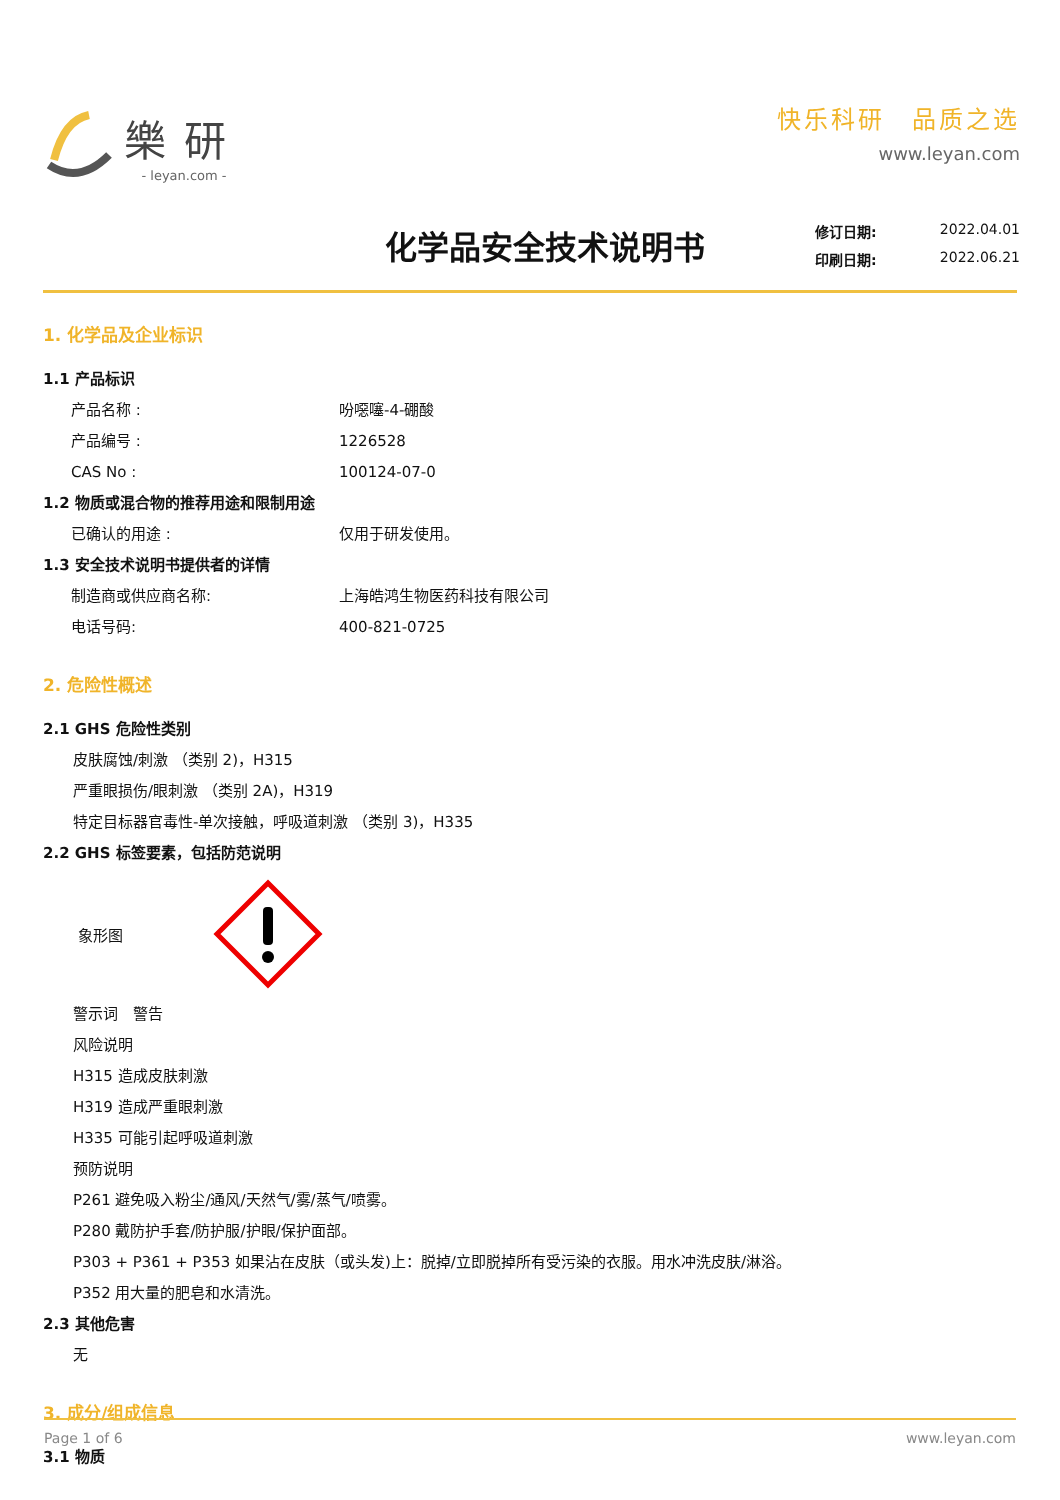樂研
- leyan.com -
快乐科研　品质之选
www.leyan.com
化学品安全技术说明书
修订日期: 2022.04.01
印刷日期: 2022.06.21
1. 化学品及企业标识
1.1 产品标识
产品名称 : 吩噁噻-4-硼酸
产品编号 : 1226528
CAS No : 100124-07-0
1.2 物质或混合物的推荐用途和限制用途
已确认的用途 : 仅用于研发使用。
1.3 安全技术说明书提供者的详情
制造商或供应商名称: 上海皓鸿生物医药科技有限公司
电话号码: 400-821-0725
2. 危险性概述
2.1 GHS 危险性类别
皮肤腐蚀/刺激 （类别 2)，H315
严重眼损伤/眼刺激 （类别 2A)，H319
特定目标器官毒性-单次接触，呼吸道刺激 （类别 3)，H335
2.2 GHS 标签要素，包括防范说明
象形图
警示词　警告
风险说明
H315 造成皮肤刺激
H319 造成严重眼刺激
H335 可能引起呼吸道刺激
预防说明
P261 避免吸入粉尘/通风/天然气/雾/蒸气/喷雾。
P280 戴防护手套/防护服/护眼/保护面部。
P303 + P361 + P353 如果沾在皮肤（或头发)上：脱掉/立即脱掉所有受污染的衣服。用水冲洗皮肤/淋浴。
P352 用大量的肥皂和水清洗。
2.3 其他危害
无
3. 成分/组成信息
3.1 物质
Page 1 of 6 www.leyan.com